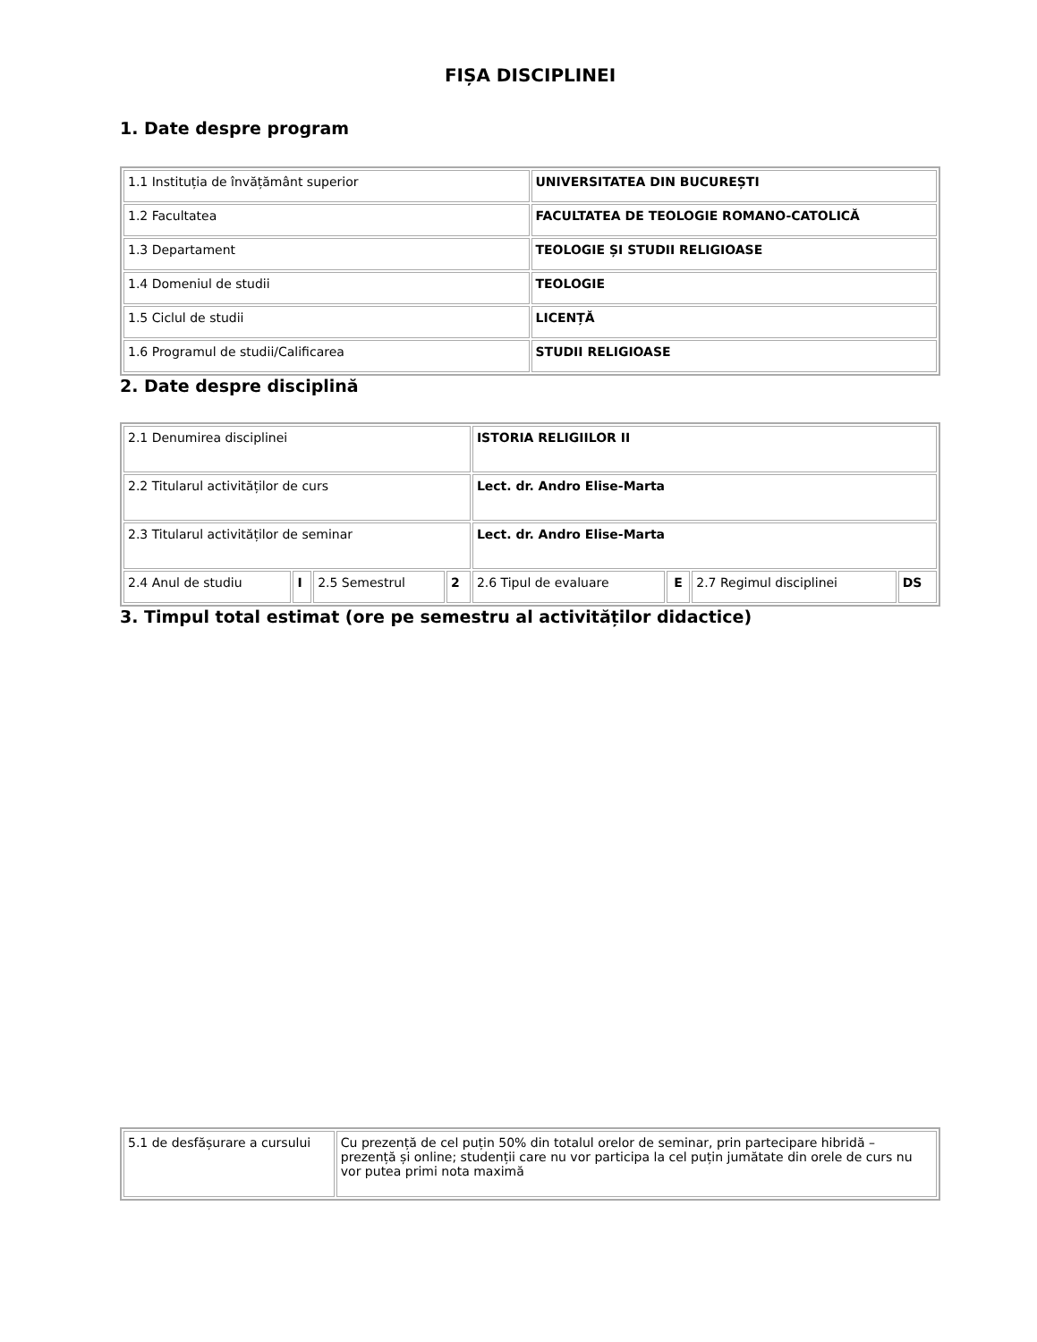FIȘA DISCIPLINEI
1. Date despre program
| 1.1 Instituția de învățământ superior | UNIVERSITATEA DIN BUCUREȘTI |
| 1.2 Facultatea | FACULTATEA DE TEOLOGIE ROMANO-CATOLICĂ |
| 1.3 Departament | TEOLOGIE ȘI STUDII RELIGIOASE |
| 1.4 Domeniul de studii | TEOLOGIE |
| 1.5 Ciclul de studii | LICENȚĂ |
| 1.6 Programul de studii/Calificarea | STUDII RELIGIOASE |
2. Date despre disciplină
| 2.1 Denumirea disciplinei | | | | ISTORIA RELIGIILOR II | | | |
| 2.2 Titularul activităților de curs | | | | Lect. dr. Andro Elise-Marta | | | |
| 2.3 Titularul activităților de seminar | | | | Lect. dr. Andro Elise-Marta | | | |
| 2.4 Anul de studiu | I | 2.5 Semestrul | 2 | 2.6 Tipul de evaluare | E | 2.7 Regimul disciplinei | DS |
3. Timpul total estimat (ore pe semestru al activităților didactice)
| 5.1 de desfășurare a cursului | Cu prezență de cel puțin 50% din totalul orelor de seminar, prin partecipare hibridă – prezență și online; studenții care nu vor participa la cel puțin jumătate din orele de curs nu vor putea primi nota maximă |